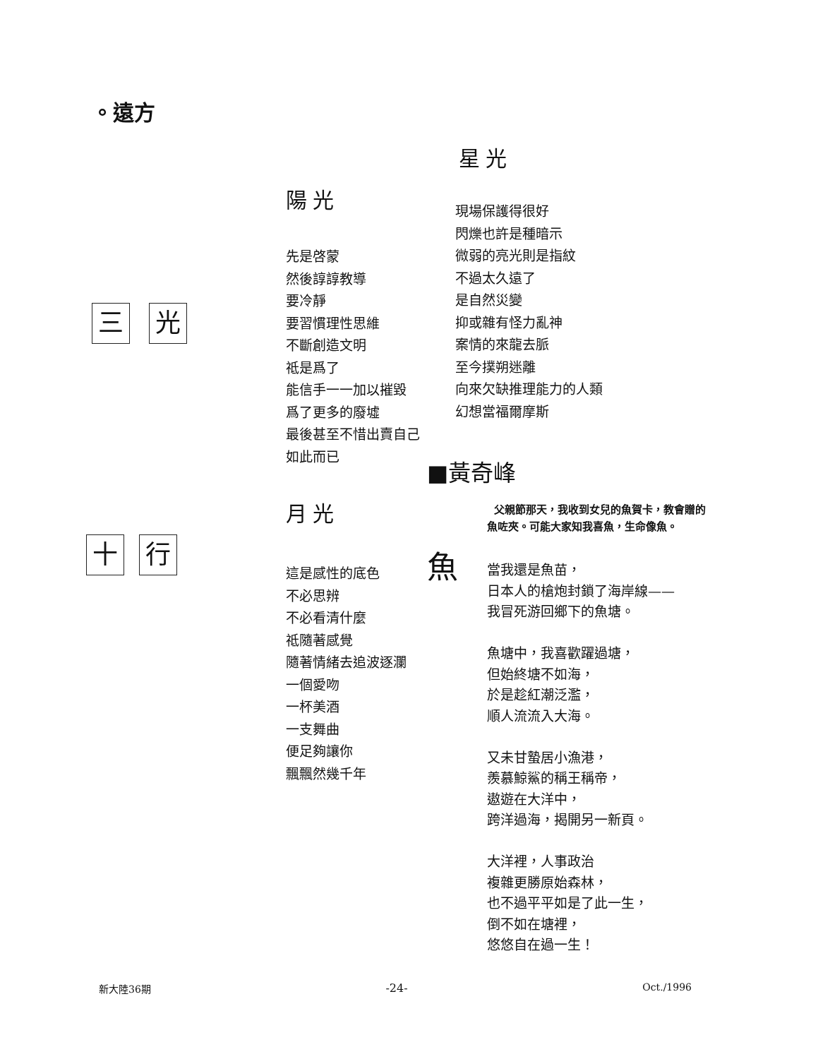。遠方
三
光
十
行
陽光
先是啓蒙
然後諄諄教導
要冷靜
要習慣理性思維
不斷創造文明
祗是爲了
能信手一一加以摧毀
爲了更多的廢墟
最後甚至不惜出賣自己
如此而已
月光
這是感性的底色
不必思辨
不必看清什麼
祗隨著感覺
隨著情緒去追波逐瀾
一個愛吻
一杯美酒
一支舞曲
便足夠讓你
飄飄然幾千年
星光
現場保護得很好
閃爍也許是種暗示
微弱的亮光則是指紋
不過太久遠了
是自然災變
抑或雜有怪力亂神
案情的來龍去脈
至今撲朔迷離
向來欠缺推理能力的人類
幻想當福爾摩斯
■黃奇峰
父親節那天，我收到女兒的魚賀卡，教會贈的魚咗夾。可能大家知我喜魚，生命像魚。
魚
當我還是魚苗，
日本人的槍炮封鎖了海岸線——
我冒死游回鄉下的魚塘。
魚塘中，我喜歡躍過塘，
但始終塘不如海，
於是趁紅潮泛濫，
順人流流入大海。
又未甘蟄居小漁港，
羨慕鯨鯊的稱王稱帝，
遨遊在大洋中，
跨洋過海，揭開另一新頁。
大洋裡，人事政治
複雜更勝原始森林，
也不過平平如是了此一生，
倒不如在塘裡，
悠悠自在過一生！
新大陸36期 -24- Oct./1996